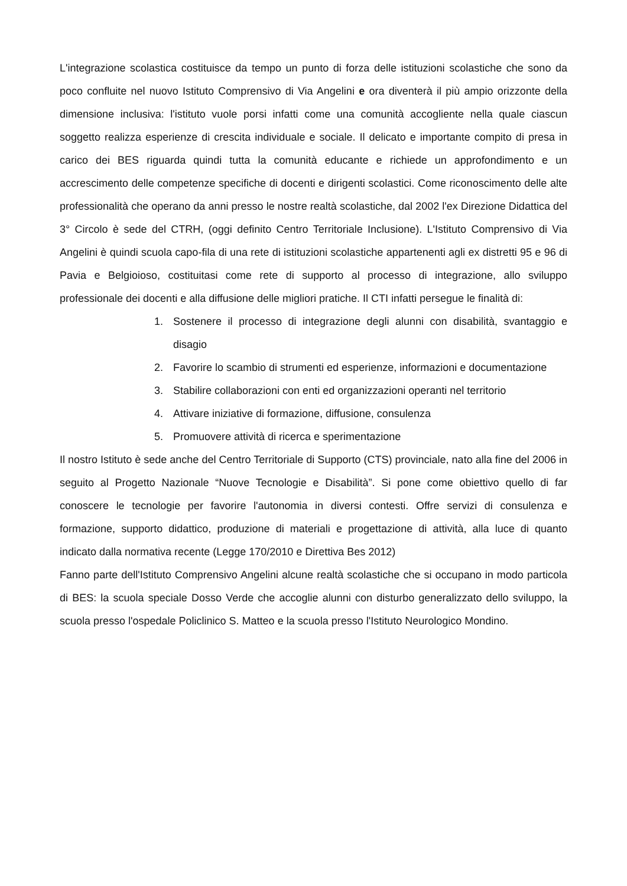L'integrazione scolastica costituisce da tempo un punto di forza delle istituzioni scolastiche che sono da poco confluite nel nuovo Istituto Comprensivo di Via Angelini e ora diventerà il più ampio orizzonte della dimensione inclusiva: l'istituto vuole porsi infatti come una comunità accogliente nella quale ciascun soggetto realizza esperienze di crescita individuale e sociale. Il delicato e importante compito di presa in carico dei BES riguarda quindi tutta la comunità educante e richiede un approfondimento e un accrescimento delle competenze specifiche di docenti e dirigenti scolastici. Come riconoscimento delle alte professionalità che operano da anni presso le nostre realtà scolastiche, dal 2002 l'ex Direzione Didattica del 3° Circolo è sede del CTRH, (oggi definito Centro Territoriale Inclusione). L'Istituto Comprensivo di Via Angelini è quindi scuola capo-fila di una rete di istituzioni scolastiche appartenenti agli ex distretti 95 e 96 di Pavia e Belgioioso, costituitasi come rete di supporto al processo di integrazione, allo sviluppo professionale dei docenti e alla diffusione delle migliori pratiche. Il CTI infatti persegue le finalità di:
1. Sostenere il processo di integrazione degli alunni con disabilità, svantaggio e disagio
2. Favorire lo scambio di strumenti ed esperienze, informazioni e documentazione
3. Stabilire collaborazioni con enti ed organizzazioni operanti nel territorio
4. Attivare iniziative di formazione, diffusione, consulenza
5. Promuovere attività di ricerca e sperimentazione
Il nostro Istituto è sede anche del Centro Territoriale di Supporto (CTS) provinciale, nato alla fine del 2006 in seguito al Progetto Nazionale “Nuove Tecnologie e Disabilità”. Si pone come obiettivo quello di far conoscere le tecnologie per favorire l'autonomia in diversi contesti. Offre servizi di consulenza e formazione, supporto didattico, produzione di materiali e progettazione di attività, alla luce di quanto indicato dalla normativa recente (Legge 170/2010 e Direttiva Bes 2012)
Fanno parte dell'Istituto Comprensivo Angelini alcune realtà scolastiche che si occupano in modo particola di BES: la scuola speciale Dosso Verde che accoglie alunni con disturbo generalizzato dello sviluppo, la scuola presso l'ospedale Policlinico S. Matteo e la scuola presso l'Istituto Neurologico Mondino.